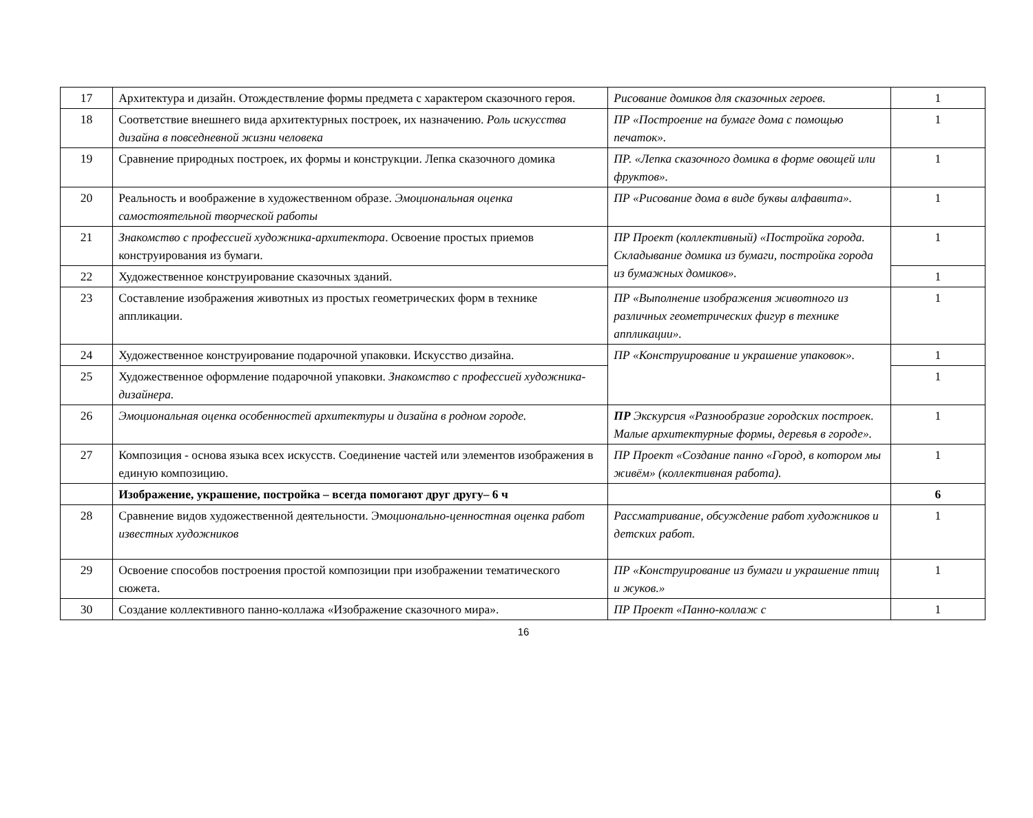| 17 | Архитектура и дизайн. Отождествление формы предмета с характером сказочного героя. | Рисование домиков для сказочных героев. | 1 |
| 18 | Соответствие внешнего вида архитектурных построек, их назначению. Роль искусства дизайна в повседневной жизни человека | ПР «Построение на бумаге дома с помощью печаток». | 1 |
| 19 | Сравнение природных построек, их формы и конструкции. Лепка сказочного домика | ПР. «Лепка сказочного домика в форме овощей или фруктов». | 1 |
| 20 | Реальность и воображение в художественном образе. Эмоциональная оценка самостоятельной творческой работы | ПР «Рисование дома в виде буквы алфавита». | 1 |
| 21 | Знакомство с профессией художника-архитектора . Освоение простых приемов конструирования из бумаги. | ПР Проект (коллективный) «Постройка города. Складывание домика из бумаги, постройка города из бумажных домиков». | 1 |
| 22 | Художественное конструирование сказочных зданий. | | 1 |
| 23 | Составление изображения животных из простых геометрических форм в технике аппликации. | ПР «Выполнение изображения животного из различных геометрических фигур в технике аппликации». | 1 |
| 24 | Художественное конструирование подарочной упаковки. Искусство дизайна. | ПР «Конструирование и украшение упаковок». | 1 |
| 25 | Художественное оформление подарочной упаковки. Знакомство с профессией художника-дизайнера. | | 1 |
| 26 | Эмоциональная оценка особенностей архитектуры и дизайна в родном городе. | ПР Экскурсия «Разнообразие городских построек. Малые архитектурные формы, деревья в городе». | 1 |
| 27 | Композиция - основа языка всех искусств. Соединение частей или элементов изображения в единую композицию. | ПР Проект «Создание панно «Город, в котором мы живём» (коллективная работа). | 1 |
| | Изображение, украшение, постройка – всегда помогают друг другу– 6 ч | | 6 |
| 28 | Сравнение видов художественной деятельности. Эм оционально-ценностная оценка работ известных художников | Рассматривание, обсуждение работ художников и детских работ. | 1 |
| 29 | Освоение способов построения простой композиции при изображении тематического сюжета. | ПР «Конструирование из бумаги и украшение птиц и жуков.» | 1 |
| 30 | Создание коллективного панно-коллажа «Изображение сказочного мира». | ПР Проект «Панно-коллаж с | 1 |
16